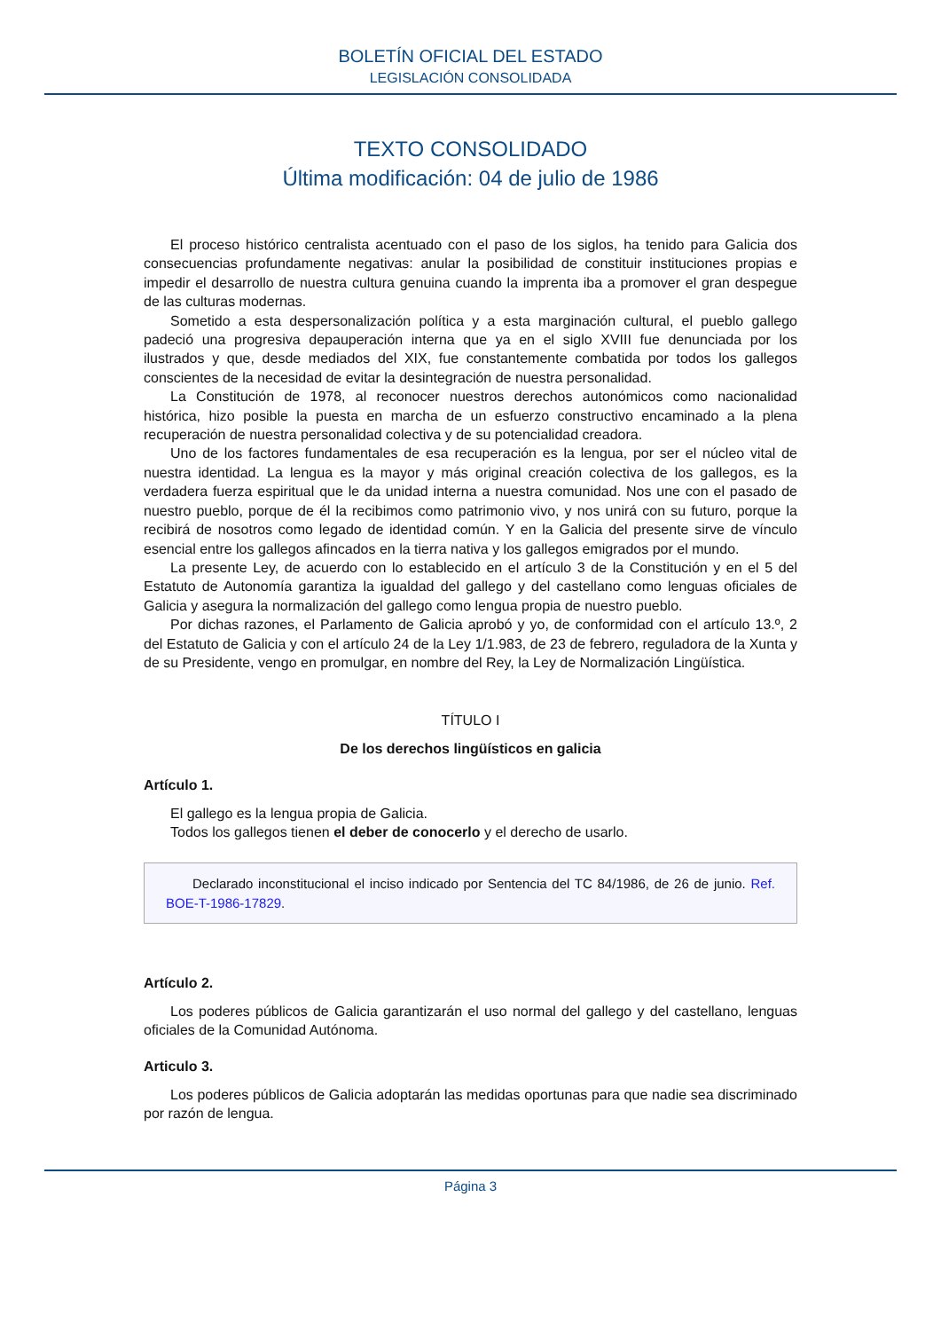BOLETÍN OFICIAL DEL ESTADO
LEGISLACIÓN CONSOLIDADA
TEXTO CONSOLIDADO
Última modificación: 04 de julio de 1986
El proceso histórico centralista acentuado con el paso de los siglos, ha tenido para Galicia dos consecuencias profundamente negativas: anular la posibilidad de constituir instituciones propias e impedir el desarrollo de nuestra cultura genuina cuando la imprenta iba a promover el gran despegue de las culturas modernas.
Sometido a esta despersonalización política y a esta marginación cultural, el pueblo gallego padeció una progresiva depauperación interna que ya en el siglo XVIII fue denunciada por los ilustrados y que, desde mediados del XIX, fue constantemente combatida por todos los gallegos conscientes de la necesidad de evitar la desintegración de nuestra personalidad.
La Constitución de 1978, al reconocer nuestros derechos autonómicos como nacionalidad histórica, hizo posible la puesta en marcha de un esfuerzo constructivo encaminado a la plena recuperación de nuestra personalidad colectiva y de su potencialidad creadora.
Uno de los factores fundamentales de esa recuperación es la lengua, por ser el núcleo vital de nuestra identidad. La lengua es la mayor y más original creación colectiva de los gallegos, es la verdadera fuerza espiritual que le da unidad interna a nuestra comunidad. Nos une con el pasado de nuestro pueblo, porque de él la recibimos como patrimonio vivo, y nos unirá con su futuro, porque la recibirá de nosotros como legado de identidad común. Y en la Galicia del presente sirve de vínculo esencial entre los gallegos afincados en la tierra nativa y los gallegos emigrados por el mundo.
La presente Ley, de acuerdo con lo establecido en el artículo 3 de la Constitución y en el 5 del Estatuto de Autonomía garantiza la igualdad del gallego y del castellano como lenguas oficiales de Galicia y asegura la normalización del gallego como lengua propia de nuestro pueblo.
Por dichas razones, el Parlamento de Galicia aprobó y yo, de conformidad con el artículo 13.º, 2 del Estatuto de Galicia y con el artículo 24 de la Ley 1/1.983, de 23 de febrero, reguladora de la Xunta y de su Presidente, vengo en promulgar, en nombre del Rey, la Ley de Normalización Lingüística.
TÍTULO I
De los derechos lingüísticos en galicia
Artículo 1.
El gallego es la lengua propia de Galicia.
Todos los gallegos tienen el deber de conocerlo y el derecho de usarlo.
Declarado inconstitucional el inciso indicado por Sentencia del TC 84/1986, de 26 de junio. Ref. BOE-T-1986-17829.
Artículo 2.
Los poderes públicos de Galicia garantizarán el uso normal del gallego y del castellano, lenguas oficiales de la Comunidad Autónoma.
Articulo 3.
Los poderes públicos de Galicia adoptarán las medidas oportunas para que nadie sea discriminado por razón de lengua.
Página 3